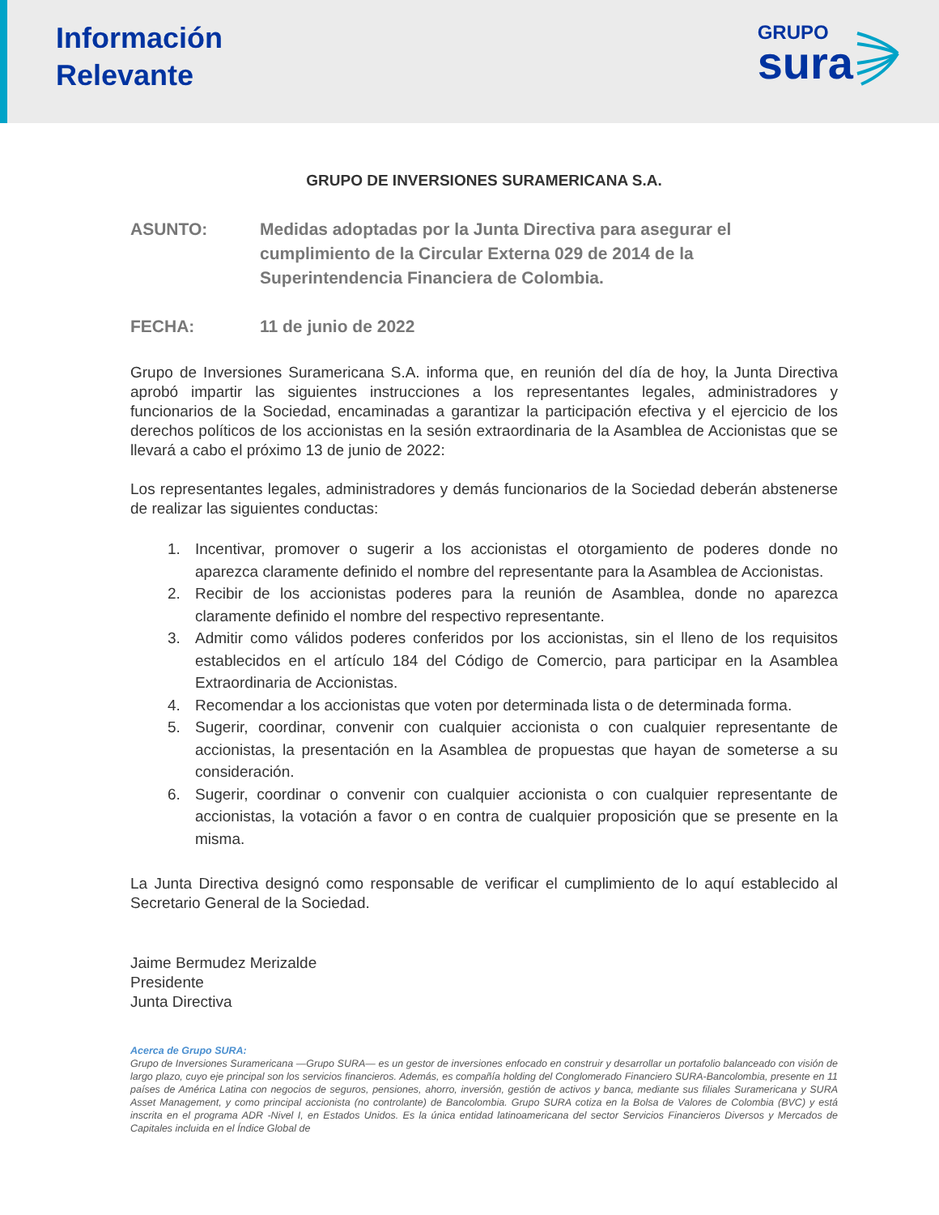Información
Relevante
GRUPO
sura
GRUPO DE INVERSIONES SURAMERICANA S.A.
ASUNTO: Medidas adoptadas por la Junta Directiva para asegurar el cumplimiento de la Circular Externa 029 de 2014 de la Superintendencia Financiera de Colombia.
FECHA: 11 de junio de 2022
Grupo de Inversiones Suramericana S.A. informa que, en reunión del día de hoy, la Junta Directiva aprobó impartir las siguientes instrucciones a los representantes legales, administradores y funcionarios de la Sociedad, encaminadas a garantizar la participación efectiva y el ejercicio de los derechos políticos de los accionistas en la sesión extraordinaria de la Asamblea de Accionistas que se llevará a cabo el próximo 13 de junio de 2022:
Los representantes legales, administradores y demás funcionarios de la Sociedad deberán abstenerse de realizar las siguientes conductas:
1. Incentivar, promover o sugerir a los accionistas el otorgamiento de poderes donde no aparezca claramente definido el nombre del representante para la Asamblea de Accionistas.
2. Recibir de los accionistas poderes para la reunión de Asamblea, donde no aparezca claramente definido el nombre del respectivo representante.
3. Admitir como válidos poderes conferidos por los accionistas, sin el lleno de los requisitos establecidos en el artículo 184 del Código de Comercio, para participar en la Asamblea Extraordinaria de Accionistas.
4. Recomendar a los accionistas que voten por determinada lista o de determinada forma.
5. Sugerir, coordinar, convenir con cualquier accionista o con cualquier representante de accionistas, la presentación en la Asamblea de propuestas que hayan de someterse a su consideración.
6. Sugerir, coordinar o convenir con cualquier accionista o con cualquier representante de accionistas, la votación a favor o en contra de cualquier proposición que se presente en la misma.
La Junta Directiva designó como responsable de verificar el cumplimiento de lo aquí establecido al Secretario General de la Sociedad.
Jaime Bermudez Merizalde
Presidente
Junta Directiva
Acerca de Grupo SURA:
Grupo de Inversiones Suramericana —Grupo SURA— es un gestor de inversiones enfocado en construir y desarrollar un portafolio balanceado con visión de largo plazo, cuyo eje principal son los servicios financieros. Además, es compañía holding del Conglomerado Financiero SURA-Bancolombia, presente en 11 países de América Latina con negocios de seguros, pensiones, ahorro, inversión, gestión de activos y banca, mediante sus filiales Suramericana y SURA Asset Management, y como principal accionista (no controlante) de Bancolombia. Grupo SURA cotiza en la Bolsa de Valores de Colombia (BVC) y está inscrita en el programa ADR -Nivel I, en Estados Unidos. Es la única entidad latinoamericana del sector Servicios Financieros Diversos y Mercados de Capitales incluida en el Índice Global de